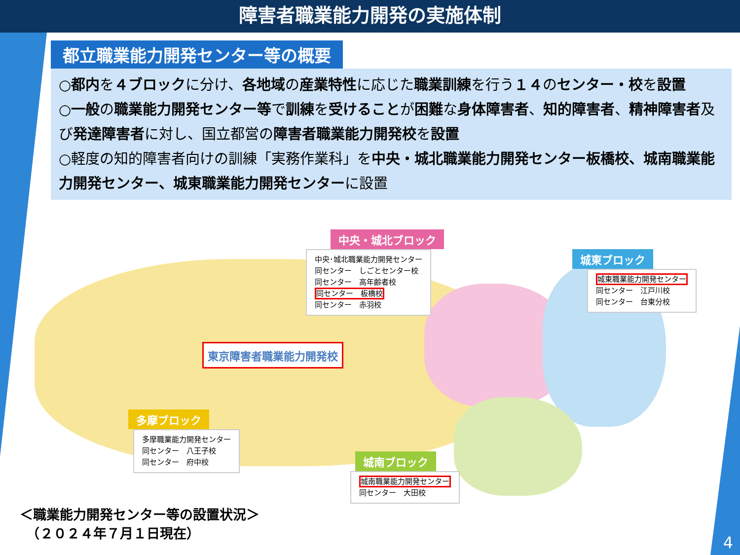障害者職業能力開発の実施体制
都立職業能力開発センター等の概要
○都内を４ブロックに分け、各地域の産業特性に応じた職業訓練を行う１４のセンター・校を設置
○一般の職業能力開発センター等で訓練を受けることが困難な身体障害者、知的障害者、精神障害者及び発達障害者に対し、国立都営の障害者職業能力開発校を設置
○軽度の知的障害者向けの訓練「実務作業科」を中央・城北職業能力開発センター板橋校、城南職業能力開発センター、城東職業能力開発センターに設置
中央・城北ブロック
中央･城北職業能力開発センター
同センター　しごとセンター校
同センター　高年齢者校
同センター　板橋校
同センター　赤羽校
城東ブロック
城東職業能力開発センター
同センター　江戸川校
同センター　台東分校
東京障害者職業能力開発校
多摩ブロック
多摩職業能力開発センター
同センター　八王子校
同センター　府中校
城南ブロック
城南職業能力開発センター
同センター　大田校
＜職業能力開発センター等の設置状況＞
　（２０２４年７月１日現在）
4